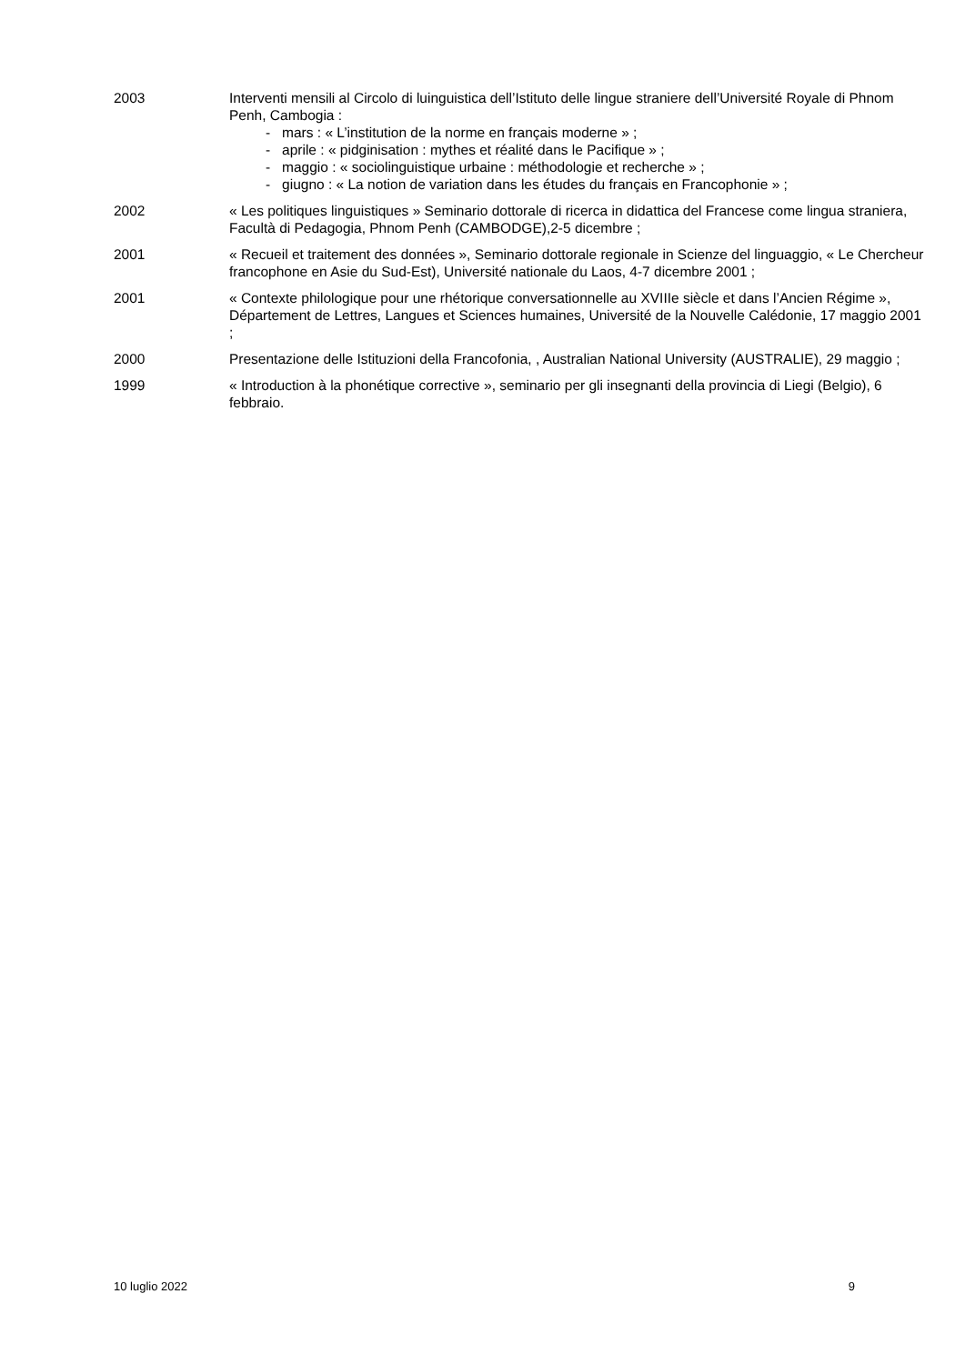2003 Interventi mensili al Circolo di luinguistica dell’Istituto delle lingue straniere dell’Université Royale di Phnom Penh, Cambogia :
- mars : « L’institution de la norme en français moderne » ;
- aprile : « pidginisation : mythes et réalité dans le Pacifique » ;
- maggio : « sociolinguistique urbaine : méthodologie et recherche » ;
- giugno : « La notion de variation dans les études du français en Francophonie » ;
2002 « Les politiques linguistiques » Seminario dottorale di ricerca in didattica del Francese come lingua straniera, Facultà di Pedagogia, Phnom Penh (CAMBODGE),2-5 dicembre ;
2001 « Recueil et traitement des données », Seminario dottorale regionale in Scienze del linguaggio, « Le Chercheur francophone en Asie du Sud-Est), Université nationale du Laos, 4-7 dicembre 2001 ;
2001 « Contexte philologique pour une rhétorique conversationnelle au XVIIIe siècle et dans l’Ancien Régime », Département de Lettres, Langues et Sciences humaines, Université de la Nouvelle Calédonie, 17 maggio 2001 ;
2000 Presentazione delle Istituzioni della Francofonia, , Australian National University (AUSTRALIE), 29 maggio ;
1999 « Introduction à la phonétique corrective », seminario per gli insegnanti della provincia di Liegi (Belgio), 6 febbraio.
10 luglio 2022 9